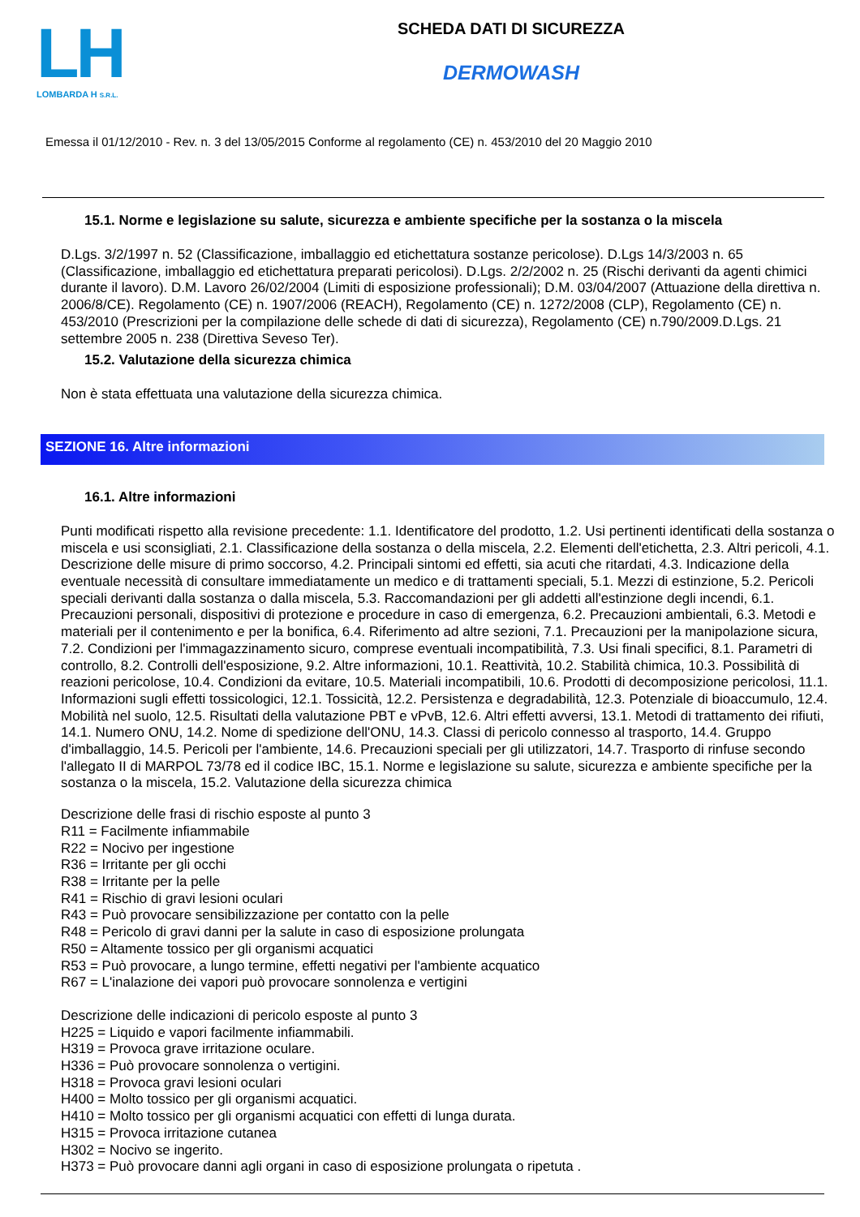LH
LOMBARDA H S.R.L.
SCHEDA DATI DI SICUREZZA
DERMOWASH
Emessa il 01/12/2010 - Rev. n. 3 del 13/05/2015 Conforme al regolamento (CE) n. 453/2010 del 20 Maggio 2010
15.1. Norme e legislazione su salute, sicurezza e ambiente specifiche per la sostanza o la miscela
D.Lgs. 3/2/1997 n. 52 (Classificazione, imballaggio ed etichettatura sostanze pericolose). D.Lgs 14/3/2003 n. 65 (Classificazione, imballaggio ed etichettatura preparati pericolosi). D.Lgs. 2/2/2002 n. 25 (Rischi derivanti da agenti chimici durante il lavoro). D.M. Lavoro 26/02/2004 (Limiti di esposizione professionali); D.M. 03/04/2007 (Attuazione della direttiva n. 2006/8/CE). Regolamento (CE) n. 1907/2006 (REACH), Regolamento (CE) n. 1272/2008 (CLP), Regolamento (CE) n. 453/2010 (Prescrizioni per la compilazione delle schede di dati di sicurezza), Regolamento (CE) n.790/2009.D.Lgs. 21 settembre 2005 n. 238 (Direttiva Seveso Ter).
15.2. Valutazione della sicurezza chimica
Non è stata effettuata una valutazione della sicurezza chimica.
SEZIONE 16. Altre informazioni
16.1. Altre informazioni
Punti modificati rispetto alla revisione precedente: 1.1. Identificatore del prodotto, 1.2. Usi pertinenti identificati della sostanza o miscela e usi sconsigliati, 2.1. Classificazione della sostanza o della miscela, 2.2. Elementi dell'etichetta, 2.3. Altri pericoli, 4.1. Descrizione delle misure di primo soccorso, 4.2. Principali sintomi ed effetti, sia acuti che ritardati, 4.3. Indicazione della eventuale necessità di consultare immediatamente un medico e di trattamenti speciali, 5.1. Mezzi di estinzione, 5.2. Pericoli speciali derivanti dalla sostanza o dalla miscela, 5.3. Raccomandazioni per gli addetti all'estinzione degli incendi, 6.1. Precauzioni personali, dispositivi di protezione e procedure in caso di emergenza, 6.2. Precauzioni ambientali, 6.3. Metodi e materiali per il contenimento e per la bonifica, 6.4. Riferimento ad altre sezioni, 7.1. Precauzioni per la manipolazione sicura, 7.2. Condizioni per l'immagazzinamento sicuro, comprese eventuali incompatibilità, 7.3. Usi finali specifici, 8.1. Parametri di controllo, 8.2. Controlli dell'esposizione, 9.2. Altre informazioni, 10.1. Reattività, 10.2. Stabilità chimica, 10.3. Possibilità di reazioni pericolose, 10.4. Condizioni da evitare, 10.5. Materiali incompatibili, 10.6. Prodotti di decomposizione pericolosi, 11.1. Informazioni sugli effetti tossicologici, 12.1. Tossicità, 12.2. Persistenza e degradabilità, 12.3. Potenziale di bioaccumulo, 12.4. Mobilità nel suolo, 12.5. Risultati della valutazione PBT e vPvB, 12.6. Altri effetti avversi, 13.1. Metodi di trattamento dei rifiuti, 14.1. Numero ONU, 14.2. Nome di spedizione dell'ONU, 14.3. Classi di pericolo connesso al trasporto, 14.4. Gruppo d'imballaggio, 14.5. Pericoli per l'ambiente, 14.6. Precauzioni speciali per gli utilizzatori, 14.7. Trasporto di rinfuse secondo l'allegato II di MARPOL 73/78 ed il codice IBC, 15.1. Norme e legislazione su salute, sicurezza e ambiente specifiche per la sostanza o la miscela, 15.2. Valutazione della sicurezza chimica
Descrizione delle frasi di rischio esposte al punto 3
R11 = Facilmente infiammabile
R22 = Nocivo per ingestione
R36 = Irritante per gli occhi
R38 = Irritante per la pelle
R41 = Rischio di gravi lesioni oculari
R43 = Può provocare sensibilizzazione per contatto con la pelle
R48 = Pericolo di gravi danni per la salute in caso di esposizione prolungata
R50 = Altamente tossico per gli organismi acquatici
R53 = Può provocare, a lungo termine, effetti negativi per l'ambiente acquatico
R67 = L'inalazione dei vapori può provocare sonnolenza e vertigini
Descrizione delle indicazioni di pericolo esposte al punto 3
H225 = Liquido e vapori facilmente infiammabili.
H319 = Provoca grave irritazione oculare.
H336 = Può provocare sonnolenza o vertigini.
H318 = Provoca gravi lesioni oculari
H400 = Molto tossico per gli organismi acquatici.
H410 = Molto tossico per gli organismi acquatici con effetti di lunga durata.
H315 = Provoca irritazione cutanea
H302 = Nocivo se ingerito.
H373 = Può provocare danni agli organi in caso di esposizione prolungata o ripetuta .